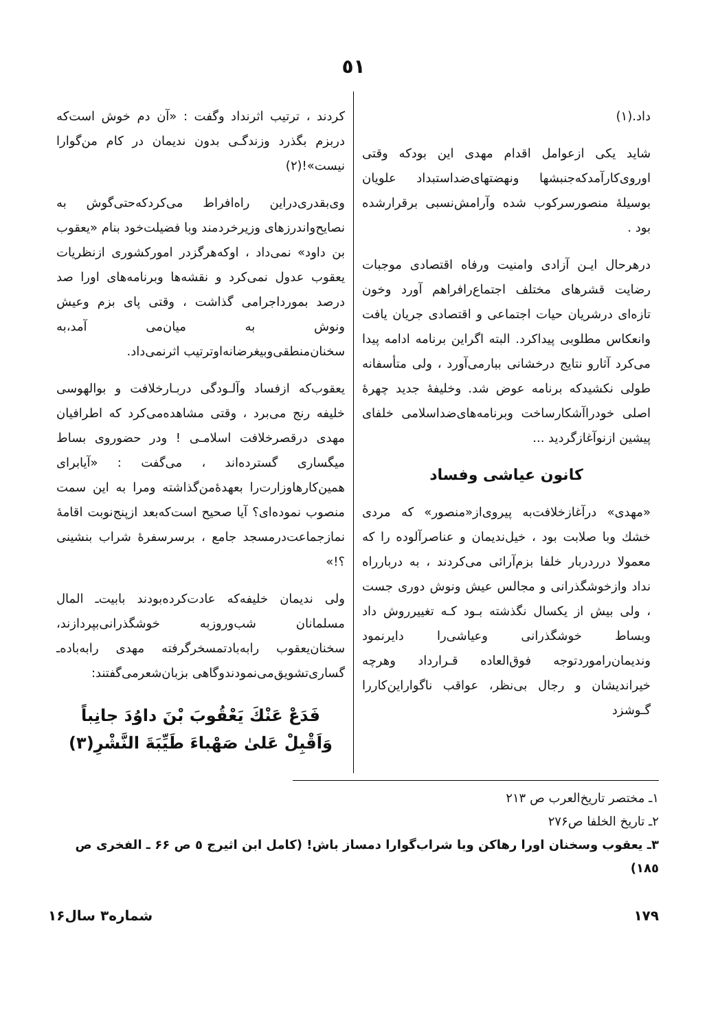٥١
داد.(١)
شاید یکی ازعوامل اقدام مهدی این بودکه وقتی اوروی‌کارآمدکه‌جنبشها ونهضتهای‌ضداستبداد علویان بوسیلهٔ منصورسرکوب شده وآرامش‌نسبی برقرارشده بود .
درهرحال ایـن آزادی وامنیت ورفاه اقتصادی موجبات رضایت قشرهای مختلف اجتماع‌رافراهم آورد وخون تازه‌ای درشریان حیات اجتماعی و اقتصادی جریان یافت وانعکاس مطلوبی پیداکرد. البته اگراین برنامه ادامه پیدا می‌کرد آثارو نتایج درخشانی ببارمی‌آورد ، ولی متأسفانه طولی نکشیدکه برنامه عوض شد. وخلیفهٔ جدید چهرهٔ اصلی خودراآشکارساخت وبرنامه‌های‌ضداسلامی خلفای پیشین ازنوآغازگردید ...
کانون عیاشی وفساد
«مهدی» درآغازخلافت‌به پیروی‌از«منصور» که مردی خشك وبا صلابت بود ، خیل‌ندیمان و عناصرآلوده را که معمولا درردربار خلفا بزم‌آرائی می‌کردند ، به دربارراه نداد وازخوشگذرانی و مجالس عیش ونوش دوری جست ، ولی بیش از یکسال نگذشته بـود کـه تغییرروش داد وبساط خوشگذرانی وعیاشی‌را دایرنمود وندیمان‌راموردتوجه فوق‌العاده قـرارداد وهرچه خیراندیشان و رجال بی‌نظر، عواقب ناگواراین‌کاررا گـوشزد
کردند ، ترتیب اثرنداد وگفت : «آن دم خوش است‌که دربزم بگذرد وزندگـی بدون ندیمان در کام من‌گوارا نیست»!(٢)
وی‌بقدری‌دراین راه‌افراط می‌کردکه‌حتی‌گوش به نصایح‌واندرزهای وزیرخردمند وبا فضیلت‌خود بنام «یعقوب بن داود» نمی‌داد ، اوکه‌هرگزدر امورکشوری ازنظریات یعقوب عدول نمی‌کرد و نقشه‌ها وبرنامه‌های اورا صد درصد بمورداجرامی گذاشت ، وقتی پای بزم وعیش ونوش به میان‌می آمد،به سخنان‌منطقی‌وبیغرضانه‌اوترتیب اثرنمی‌داد.
یعقوب‌که ازفساد وآلـودگی دربـارخلافت و بوالهوسی خلیفه رنج می‌برد ، وقتی مشاهده‌می‌کرد که اطرافیان مهدی درقصرخلافت اسلامـی ! ودر حضوروی بساط میگساری گسترده‌اند ، می‌گفت : «آیابرای همین‌کارهاوزارت‌را بعهدهٔ‌من‌گذاشته ومرا به این سمت منصوب نموده‌ای؟ آیا صحیح است‌که‌بعد ازپنج‌نوبت اقامهٔ نمازجماعت‌درمسجد جامع ، برسرسفرهٔ شراب بنشینی ؟!»
ولی ندیمان خلیفه‌که عادت‌کرده‌بودند بابیت‌ـ المال مسلمانان شب‌وروزبه خوشگذرانی‌بپردازند، سخنان‌یعقوب رابه‌بادتمسخرگرفته مهدی رابه‌باده‌ـ گساری‌تشویق‌می‌نمودندوگاهی بزبان‌شعرمی‌گفتند:
فَدَعْ عَنْكَ يَعْقُوبَ بْنَ داوُدَ جانِباً
وَاَقْبِلْ عَلىٰ صَهْباءَ طَيِّبَةَ النَّشْرِ(٣)
١ـ مختصر تاریخ‌العرب ص ٢١٣
٢ـ تاریخ الخلفا ص٢٧۶
٣ـ یعقوب وسخنان اورا رهاکن وبا شراب‌گوارا دمساز باش! (کامل ابن اثیرج ٥ ص ۶۶ ـ الفخری ص ١٨٥)
١٧٩ شماره٣ سال١۶